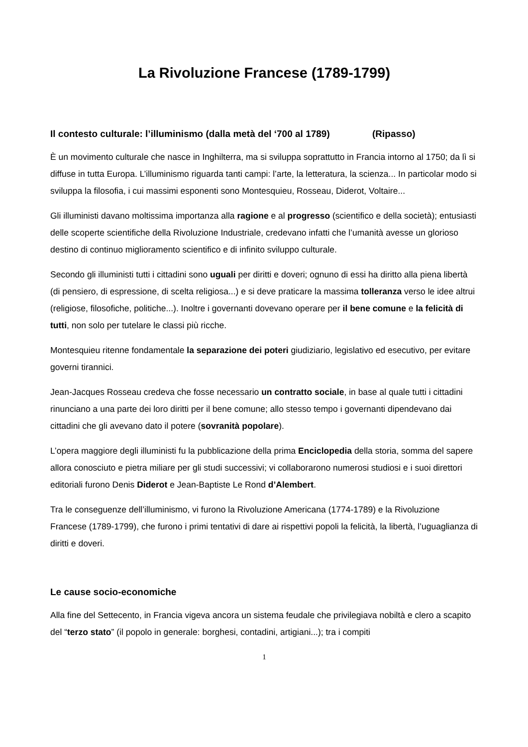La Rivoluzione Francese (1789-1799)
Il contesto culturale: l’illuminismo (dalla metà del ‘700 al 1789) (Ripasso)
È un movimento culturale che nasce in Inghilterra, ma si sviluppa soprattutto in Francia intorno al 1750; da lì si diffuse in tutta Europa. L’illuminismo riguarda tanti campi: l’arte, la letteratura, la scienza... In particolar modo si sviluppa la filosofia, i cui massimi esponenti sono Montesquieu, Rosseau, Diderot, Voltaire...
Gli illuministi davano moltissima importanza alla ragione e al progresso (scientifico e della società); entusiasti delle scoperte scientifiche della Rivoluzione Industriale, credevano infatti che l’umanità avesse un glorioso destino di continuo miglioramento scientifico e di infinito sviluppo culturale.
Secondo gli illuministi tutti i cittadini sono uguali per diritti e doveri; ognuno di essi ha diritto alla piena libertà (di pensiero, di espressione, di scelta religiosa...) e si deve praticare la massima tolleranza verso le idee altrui (religiose, filosofiche, politiche...). Inoltre i governanti dovevano operare per il bene comune e la felicità di tutti, non solo per tutelare le classi più ricche.
Montesquieu ritenne fondamentale la separazione dei poteri giudiziario, legislativo ed esecutivo, per evitare governi tirannici.
Jean-Jacques Rosseau credeva che fosse necessario un contratto sociale, in base al quale tutti i cittadini rinunciano a una parte dei loro diritti per il bene comune; allo stesso tempo i governanti dipendevano dai cittadini che gli avevano dato il potere (sovranità popolare).
L’opera maggiore degli illuministi fu la pubblicazione della prima Enciclopedia della storia, somma del sapere allora conosciuto e pietra miliare per gli studi successivi; vi collaborarono numerosi studiosi e i suoi direttori editoriali furono Denis Diderot e Jean-Baptiste Le Rond d’Alembert.
Tra le conseguenze dell’illuminismo, vi furono la Rivoluzione Americana (1774-1789) e la Rivoluzione Francese (1789-1799), che furono i primi tentativi di dare ai rispettivi popoli la felicità, la libertà, l’uguaglianza di diritti e doveri.
Le cause socio-economiche
Alla fine del Settecento, in Francia vigeva ancora un sistema feudale che privilegiava nobiltà e clero a scapito del “terzo stato” (il popolo in generale: borghesi, contadini, artigiani...); tra i compiti
1